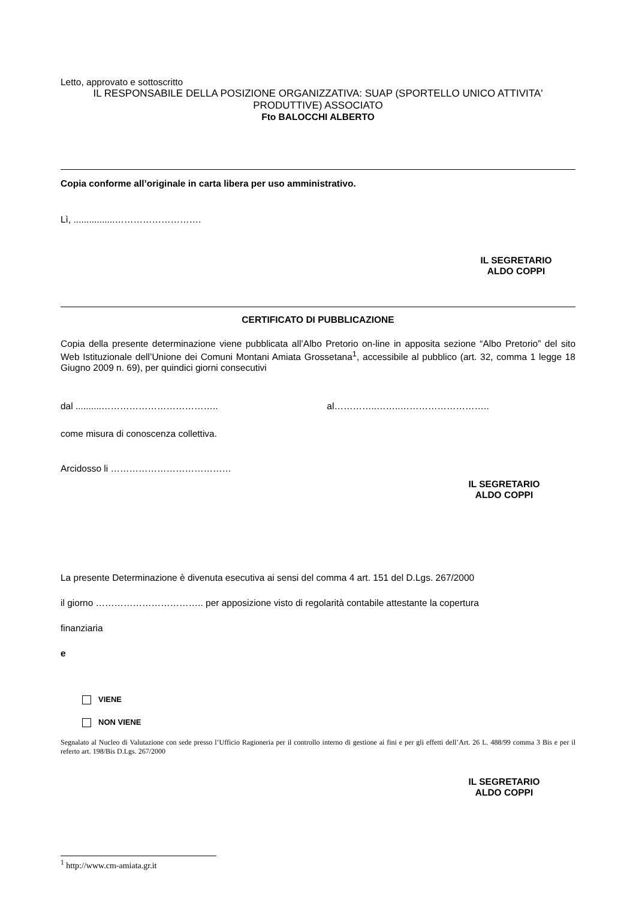Letto, approvato e sottoscritto
IL RESPONSABILE DELLA POSIZIONE ORGANIZZATIVA: SUAP (SPORTELLO UNICO ATTIVITA' PRODUTTIVE) ASSOCIATO
Fto BALOCCHI ALBERTO
Copia conforme all’originale in carta libera per uso amministrativo.
Lì, ................……………………….
IL SEGRETARIO
ALDO COPPI
CERTIFICATO DI PUBBLICAZIONE
Copia della presente determinazione viene pubblicata all’Albo Pretorio on-line in apposita sezione “Albo Pretorio” del sito Web Istituzionale dell’Unione dei Comuni Montani Amiata Grossetana<sup>1</sup>, accessibile al pubblico (art. 32, comma 1 legge 18 Giugno 2009 n. 69), per quindici giorni consecutivi
dal ..........……………………………….. al…………..……..………………………..
come misura di conoscenza collettiva.
Arcidosso li …………………………………
IL SEGRETARIO
ALDO COPPI
La presente Determinazione è divenuta esecutiva ai sensi del comma 4 art. 151 del D.Lgs. 267/2000
il giorno …………………………….. per apposizione visto di regolarità contabile attestante la copertura
finanziaria
e
VIENE
NON VIENE
Segnalato al Nucleo di Valutazione con sede presso l’Ufficio Ragioneria per il controllo interno di gestione ai fini e per gli effetti dell’Art. 26 L. 488/99 comma 3 Bis e per il referto art. 198/Bis D.Lgs. 267/2000
IL SEGRETARIO
ALDO COPPI
<sup>1</sup> http://www.cm-amiata.gr.it